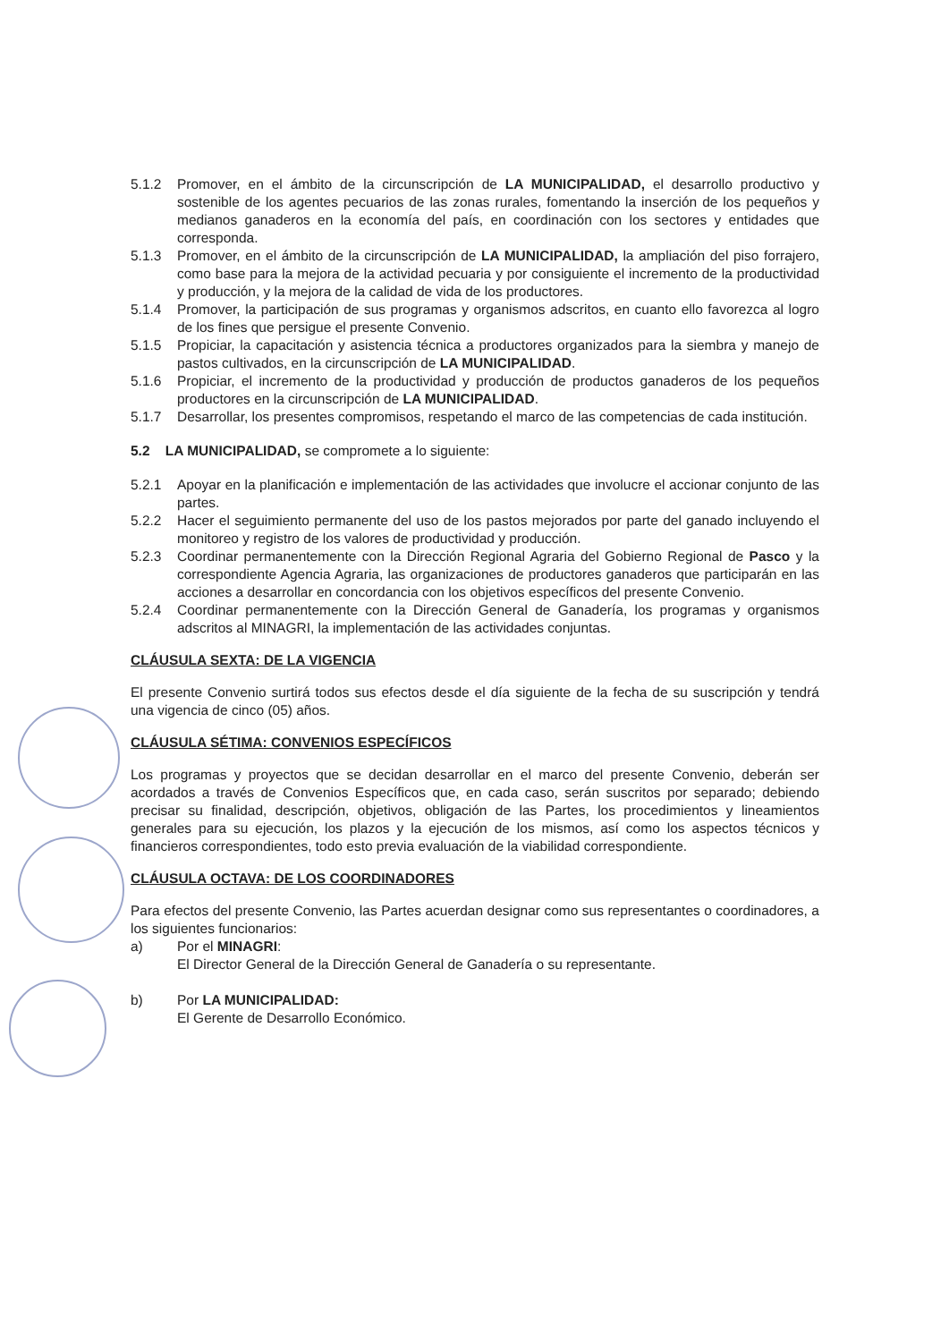5.1.2 Promover, en el ámbito de la circunscripción de LA MUNICIPALIDAD, el desarrollo productivo y sostenible de los agentes pecuarios de las zonas rurales, fomentando la inserción de los pequeños y medianos ganaderos en la economía del país, en coordinación con los sectores y entidades que corresponda.
5.1.3 Promover, en el ámbito de la circunscripción de LA MUNICIPALIDAD, la ampliación del piso forrajero, como base para la mejora de la actividad pecuaria y por consiguiente el incremento de la productividad y producción, y la mejora de la calidad de vida de los productores.
5.1.4 Promover, la participación de sus programas y organismos adscritos, en cuanto ello favorezca al logro de los fines que persigue el presente Convenio.
5.1.5 Propiciar, la capacitación y asistencia técnica a productores organizados para la siembra y manejo de pastos cultivados, en la circunscripción de LA MUNICIPALIDAD.
5.1.6 Propiciar, el incremento de la productividad y producción de productos ganaderos de los pequeños productores en la circunscripción de LA MUNICIPALIDAD.
5.1.7 Desarrollar, los presentes compromisos, respetando el marco de las competencias de cada institución.
5.2 LA MUNICIPALIDAD, se compromete a lo siguiente:
5.2.1 Apoyar en la planificación e implementación de las actividades que involucre el accionar conjunto de las partes.
5.2.2 Hacer el seguimiento permanente del uso de los pastos mejorados por parte del ganado incluyendo el monitoreo y registro de los valores de productividad y producción.
5.2.3 Coordinar permanentemente con la Dirección Regional Agraria del Gobierno Regional de Pasco y la correspondiente Agencia Agraria, las organizaciones de productores ganaderos que participarán en las acciones a desarrollar en concordancia con los objetivos específicos del presente Convenio.
5.2.4 Coordinar permanentemente con la Dirección General de Ganadería, los programas y organismos adscritos al MINAGRI, la implementación de las actividades conjuntas.
CLÁUSULA SEXTA: DE LA VIGENCIA
El presente Convenio surtirá todos sus efectos desde el día siguiente de la fecha de su suscripción y tendrá una vigencia de cinco (05) años.
CLÁUSULA SÉTIMA: CONVENIOS ESPECÍFICOS
Los programas y proyectos que se decidan desarrollar en el marco del presente Convenio, deberán ser acordados a través de Convenios Específicos que, en cada caso, serán suscritos por separado; debiendo precisar su finalidad, descripción, objetivos, obligación de las Partes, los procedimientos y lineamientos generales para su ejecución, los plazos y la ejecución de los mismos, así como los aspectos técnicos y financieros correspondientes, todo esto previa evaluación de la viabilidad correspondiente.
CLÁUSULA OCTAVA: DE LOS COORDINADORES
Para efectos del presente Convenio, las Partes acuerdan designar como sus representantes o coordinadores, a los siguientes funcionarios:
a) Por el MINAGRI:
El Director General de la Dirección General de Ganadería o su representante.
b) Por LA MUNICIPALIDAD:
El Gerente de Desarrollo Económico.